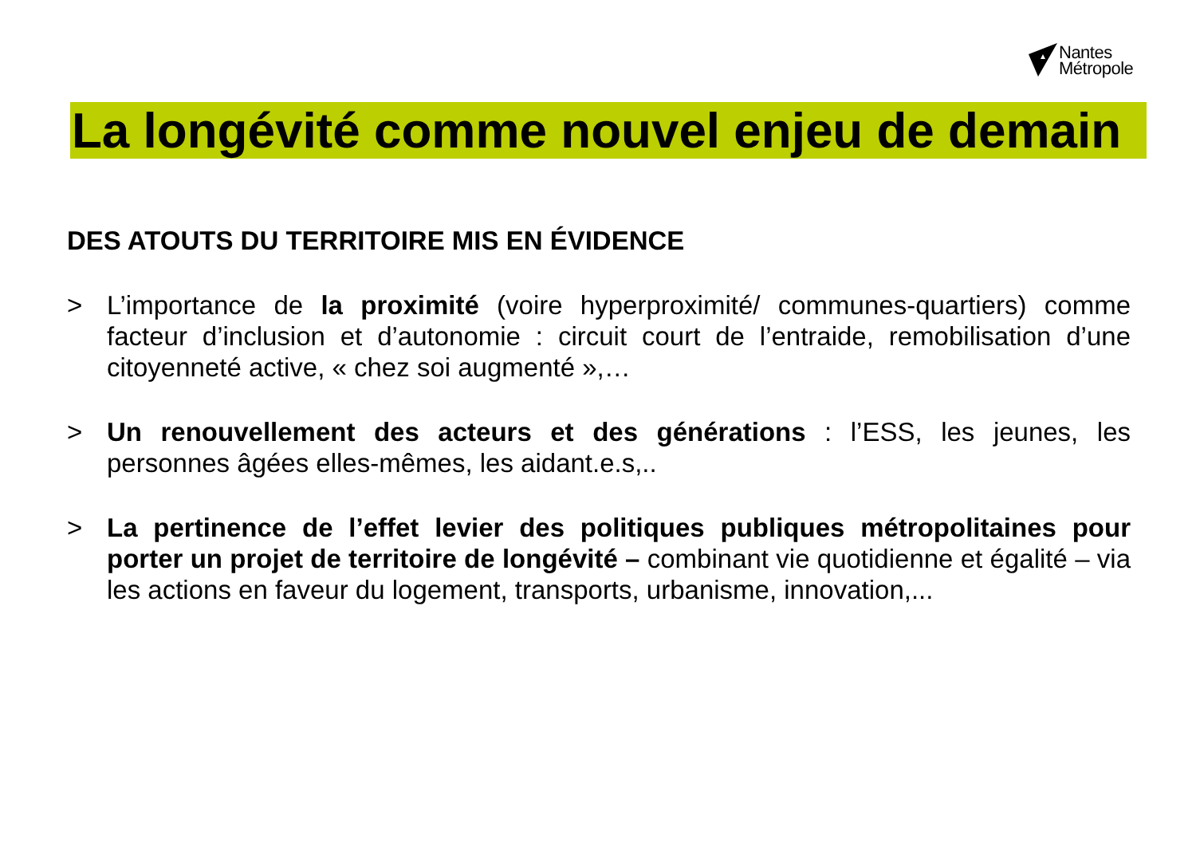Nantes
Métropole
La longévité comme nouvel enjeu de demain
DES ATOUTS DU TERRITOIRE MIS EN ÉVIDENCE
> L’importance de la proximité (voire hyperproximité/ communes-quartiers) comme facteur d’inclusion et d’autonomie : circuit court de l’entraide, remobilisation d’une citoyenneté active, « chez soi augmenté »,…
> Un renouvellement des acteurs et des générations : l’ESS, les jeunes, les personnes âgées elles-mêmes, les aidant.e.s,..
> La pertinence de l’effet levier des politiques publiques métropolitaines pour porter un projet de territoire de longévité – combinant vie quotidienne et égalité – via les actions en faveur du logement, transports, urbanisme, innovation,...